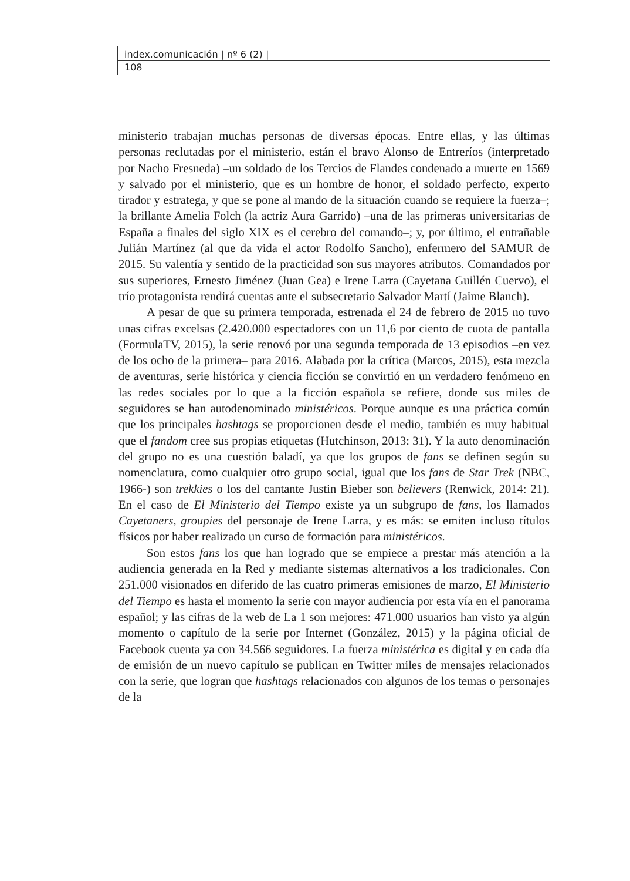index.comunicación | nº 6 (2) |
108
ministerio trabajan muchas personas de diversas épocas. Entre ellas, y las últimas personas reclutadas por el ministerio, están el bravo Alonso de Entreríos (interpretado por Nacho Fresneda) –un soldado de los Tercios de Flandes condenado a muerte en 1569 y salvado por el ministerio, que es un hombre de honor, el soldado perfecto, experto tirador y estratega, y que se pone al mando de la situación cuando se requiere la fuerza–; la brillante Amelia Folch (la actriz Aura Garrido) –una de las primeras universitarias de España a finales del siglo XIX es el cerebro del comando–; y, por último, el entrañable Julián Martínez (al que da vida el actor Rodolfo Sancho), enfermero del SAMUR de 2015. Su valentía y sentido de la practicidad son sus mayores atributos. Comandados por sus superiores, Ernesto Jiménez (Juan Gea) e Irene Larra (Cayetana Guillén Cuervo), el trío protagonista rendirá cuentas ante el subsecretario Salvador Martí (Jaime Blanch).
A pesar de que su primera temporada, estrenada el 24 de febrero de 2015 no tuvo unas cifras excelsas (2.420.000 espectadores con un 11,6 por ciento de cuota de pantalla (FormulaTV, 2015), la serie renovó por una segunda temporada de 13 episodios –en vez de los ocho de la primera– para 2016. Alabada por la crítica (Marcos, 2015), esta mezcla de aventuras, serie histórica y ciencia ficción se convirtió en un verdadero fenómeno en las redes sociales por lo que a la ficción española se refiere, donde sus miles de seguidores se han autodenominado ministéricos. Porque aunque es una práctica común que los principales hashtags se proporcionen desde el medio, también es muy habitual que el fandom cree sus propias etiquetas (Hutchinson, 2013: 31). Y la auto denominación del grupo no es una cuestión baladí, ya que los grupos de fans se definen según su nomenclatura, como cualquier otro grupo social, igual que los fans de Star Trek (NBC, 1966-) son trekkies o los del cantante Justin Bieber son believers (Renwick, 2014: 21). En el caso de El Ministerio del Tiempo existe ya un subgrupo de fans, los llamados Cayetaners, groupies del personaje de Irene Larra, y es más: se emiten incluso títulos físicos por haber realizado un curso de formación para ministéricos.
Son estos fans los que han logrado que se empiece a prestar más atención a la audiencia generada en la Red y mediante sistemas alternativos a los tradicionales. Con 251.000 visionados en diferido de las cuatro primeras emisiones de marzo, El Ministerio del Tiempo es hasta el momento la serie con mayor audiencia por esta vía en el panorama español; y las cifras de la web de La 1 son mejores: 471.000 usuarios han visto ya algún momento o capítulo de la serie por Internet (González, 2015) y la página oficial de Facebook cuenta ya con 34.566 seguidores. La fuerza ministérica es digital y en cada día de emisión de un nuevo capítulo se publican en Twitter miles de mensajes relacionados con la serie, que logran que hashtags relacionados con algunos de los temas o personajes de la